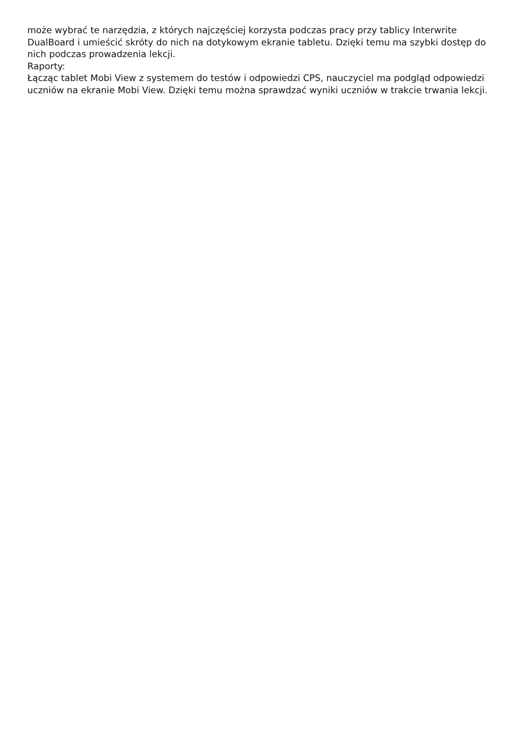może wybrać te narzędzia, z których najczęściej korzysta podczas pracy przy tablicy Interwrite DualBoard i umieścić skróty do nich na dotykowym ekranie tabletu. Dzięki temu ma szybki dostęp do nich podczas prowadzenia lekcji.
Raporty:
Łącząc tablet Mobi View z systemem do testów i odpowiedzi CPS, nauczyciel ma podgląd odpowiedzi uczniów na ekranie Mobi View. Dzięki temu można sprawdzać wyniki uczniów w trakcie trwania lekcji.